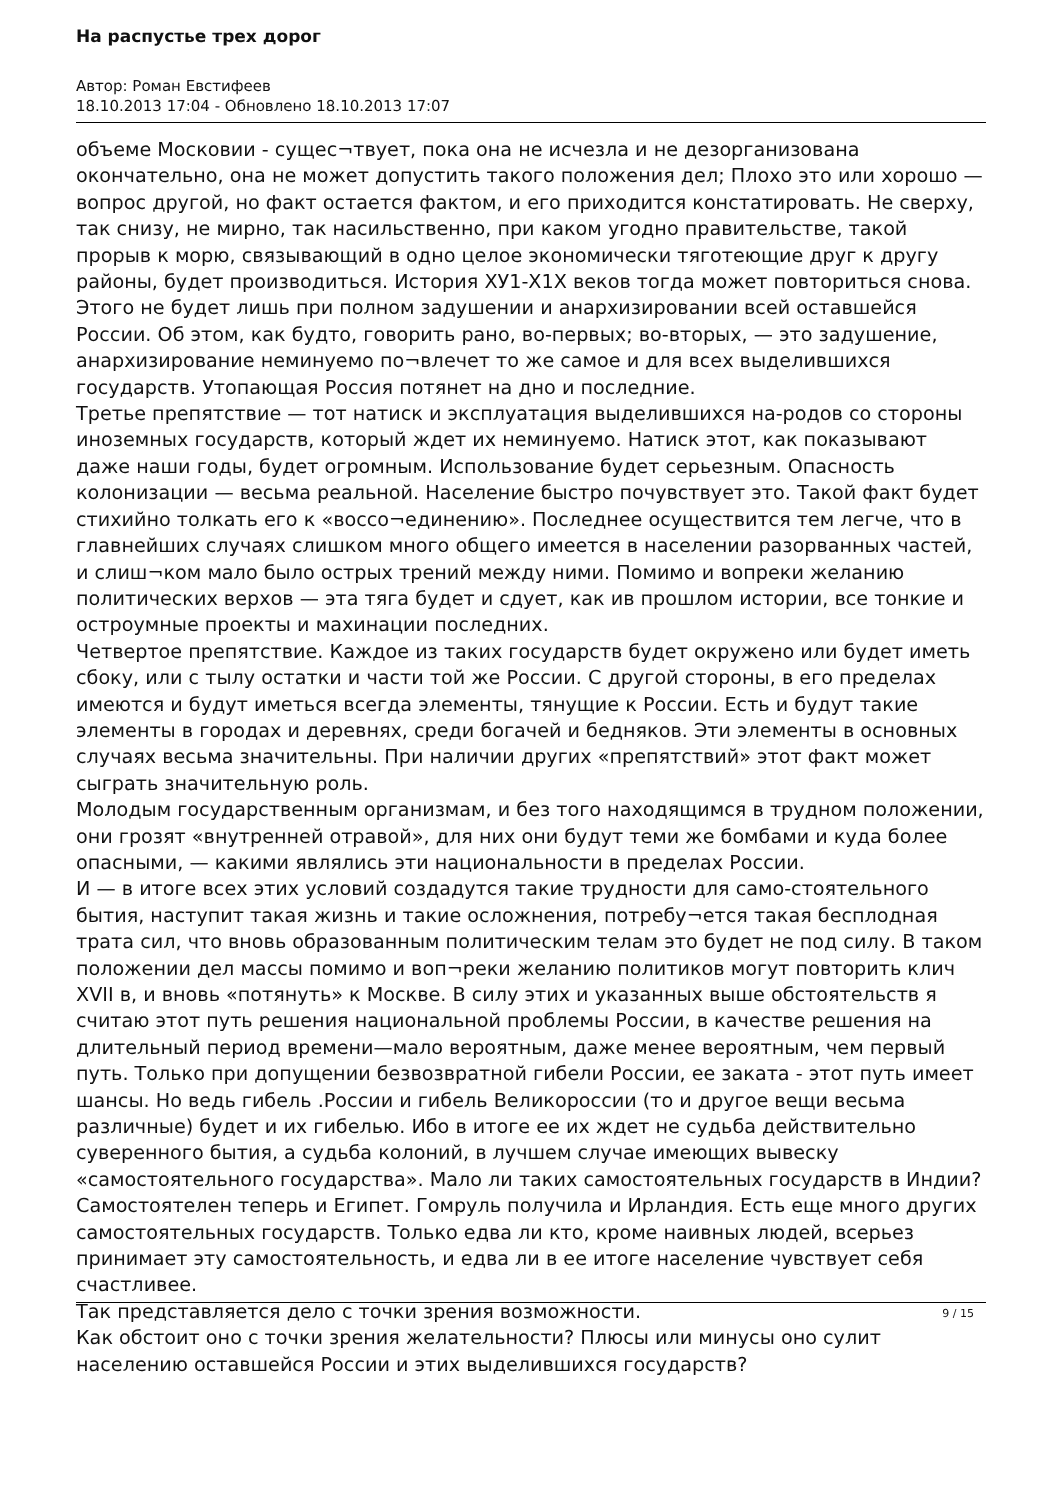На распустье трех дорог
Автор: Роман Евстифеев
18.10.2013 17:04 - Обновлено 18.10.2013 17:07
объеме Московии - сущес¬твует, пока она не исчезла и не дезорганизована окончательно, она не может допустить такого положения дел; Плохо это или хорошо — вопрос другой, но факт остается фактом, и его приходится констатировать. Не сверху, так снизу, не мирно, так насильственно, при каком угодно правительстве, такой прорыв к морю, связывающий в одно целое экономически тяготеющие друг к другу районы, будет производиться. История ХУ1-Х1Х веков тогда может повториться снова. Этого не будет лишь при полном задушении и анархизировании всей оставшейся России. Об этом, как будто, говорить рано, во-первых; во-вторых, — это задушение, анархизирование неминуемо по¬влечет то же самое и для всех выделившихся государств. Утопающая Россия потянет на дно и последние.
Третье препятствие — тот натиск и эксплуатация выделившихся на-родов со стороны иноземных государств, который ждет их неминуемо. Натиск этот, как показывают даже наши годы, будет огромным. Использование будет серьезным. Опасность колонизации — весьма реальной. Население быстро почувствует это. Такой факт будет стихийно толкать его к «воссо¬единению». Последнее осуществится тем легче, что в главнейших случаях слишком много общего имеется в населении разорванных частей, и слиш¬ком мало было острых трений между ними. Помимо и вопреки желанию политических верхов — эта тяга будет и сдует, как ив прошлом истории, все тонкие и остроумные проекты и махинации последних.
Четвертое препятствие. Каждое из таких государств будет окружено или будет иметь сбоку, или с тылу остатки и части той же России. С другой стороны, в его пределах имеются и будут иметься всегда элементы, тянущие к России. Есть и будут такие элементы в городах и деревнях, среди богачей и бедняков. Эти элементы в основных случаях весьма значительны. При наличии других «препятствий» этот факт может сыграть значительную роль.
Молодым государственным организмам, и без того находящимся в трудном положении, они грозят «внутренней отравой», для них они будут теми же бомбами и куда более опасными, — какими являлись эти национальности в пределах России.
И — в итоге всех этих условий создадутся такие трудности для само-стоятельного бытия, наступит такая жизнь и такие осложнения, потребу¬ется такая бесплодная трата сил, что вновь образованным политическим телам это будет не под силу. В таком положении дел массы помимо и воп¬реки желанию политиков могут повторить клич XVII в, и вновь «потянуть» к Москве. В силу этих и указанных выше обстоятельств я считаю этот путь решения национальной проблемы России, в качестве решения на длительный период времени—мало вероятным, даже менее вероятным, чем первый путь. Только при допущении безвозвратной гибели России, ее заката - этот путь имеет шансы. Но ведь гибель .России и гибель Великороссии (то и другое вещи весьма различные) будет и их гибелью. Ибо в итоге ее их ждет не судьба действительно суверенного бытия, а судьба колоний, в лучшем случае имеющих вывеску «самостоятельного государства». Мало ли таких самостоятельных государств в Индии? Самостоятелен теперь и Египет. Гомруль получила и Ирландия. Есть еще много других самостоятельных государств. Только едва ли кто, кроме наивных людей, всерьез принимает эту самостоятельность, и едва ли в ее итоге население чувствует себя счастливее.
Так представляется дело с точки зрения возможности.
Как обстоит оно с точки зрения желательности? Плюсы или минусы оно сулит населению оставшейся России и этих выделившихся государств?
9 / 15